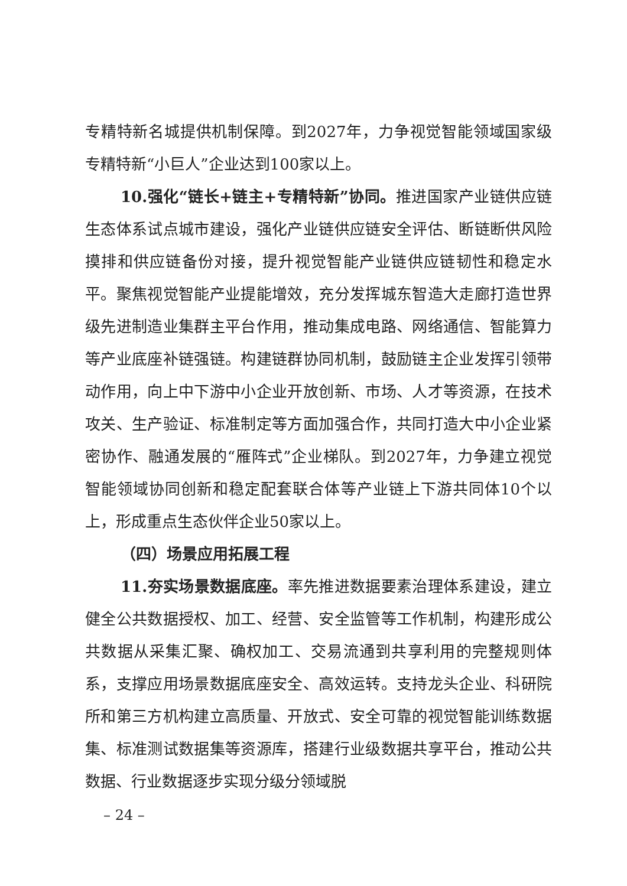专精特新名城提供机制保障。到2027年，力争视觉智能领域国家级专精特新“小巨人”企业达到100家以上。
10.强化“链长+链主+专精特新”协同。推进国家产业链供应链生态体系试点城市建设，强化产业链供应链安全评估、断链断供风险摸排和供应链备份对接，提升视觉智能产业链供应链韧性和稳定水平。聚焦视觉智能产业提能增效，充分发挥城东智造大走廊打造世界级先进制造业集群主平台作用，推动集成电路、网络通信、智能算力等产业底座补链强链。构建链群协同机制，鼓励链主企业发挥引领带动作用，向上中下游中小企业开放创新、市场、人才等资源，在技术攻关、生产验证、标准制定等方面加强合作，共同打造大中小企业紧密协作、融通发展的“雁阵式”企业梯队。到2027年，力争建立视觉智能领域协同创新和稳定配套联合体等产业链上下游共同体10个以上，形成重点生态伙伴企业50家以上。
（四）场景应用拓展工程
11.夯实场景数据底座。率先推进数据要素治理体系建设，建立健全公共数据授权、加工、经营、安全监管等工作机制，构建形成公共数据从采集汇聚、确权加工、交易流通到共享利用的完整规则体系，支撑应用场景数据底座安全、高效运转。支持龙头企业、科研院所和第三方机构建立高质量、开放式、安全可靠的视觉智能训练数据集、标准测试数据集等资源库，搭建行业级数据共享平台，推动公共数据、行业数据逐步实现分级分领域脱
– 24 –